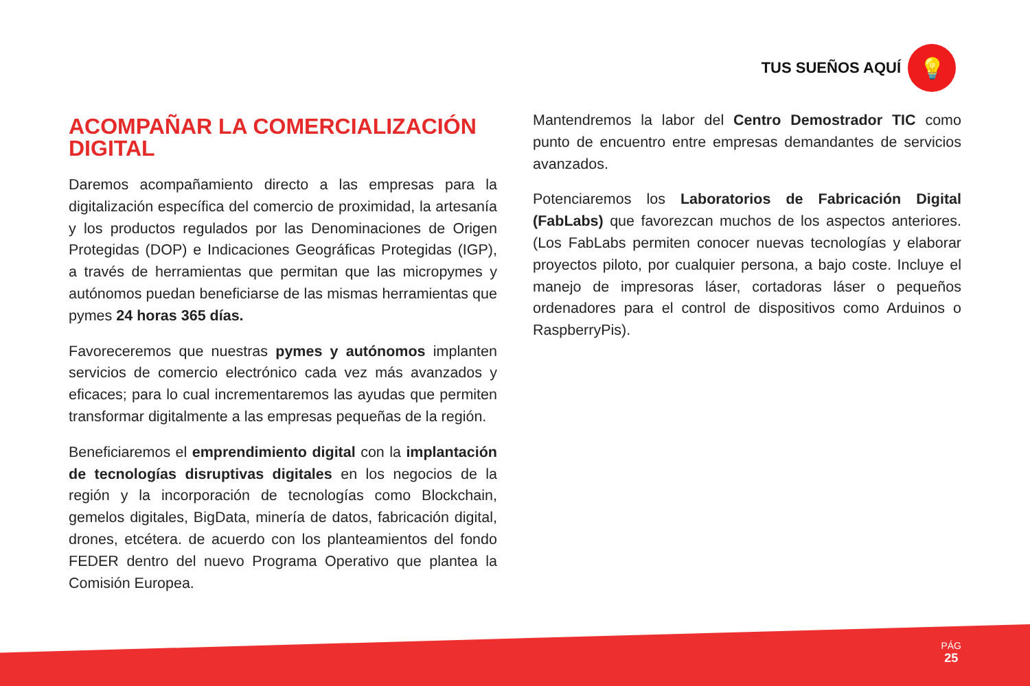TUS SUEÑOS AQUÍ
💡
ACOMPAÑAR LA COMERCIALIZACIÓN DIGITAL
Daremos acompañamiento directo a las empresas para la digitalización específica del comercio de proximidad, la artesanía y los productos regulados por las Denominaciones de Origen Protegidas (DOP) e Indicaciones Geográficas Protegidas (IGP), a través de herramientas que permitan que las micropymes y autónomos puedan beneficiarse de las mismas herramientas que pymes 24 horas 365 días.
Favoreceremos que nuestras pymes y autónomos implanten servicios de comercio electrónico cada vez más avanzados y eficaces; para lo cual incrementaremos las ayudas que permiten transformar digitalmente a las empresas pequeñas de la región.
Beneficiaremos el emprendimiento digital con la implantación de tecnologías disruptivas digitales en los negocios de la región y la incorporación de tecnologías como Blockchain, gemelos digitales, BigData, minería de datos, fabricación digital, drones, etcétera. de acuerdo con los planteamientos del fondo FEDER dentro del nuevo Programa Operativo que plantea la Comisión Europea.
Mantendremos la labor del Centro Demostrador TIC como punto de encuentro entre empresas demandantes de servicios avanzados.
Potenciaremos los Laboratorios de Fabricación Digital (FabLabs) que favorezcan muchos de los aspectos anteriores. (Los FabLabs permiten conocer nuevas tecnologías y elaborar proyectos piloto, por cualquier persona, a bajo coste. Incluye el manejo de impresoras láser, cortadoras láser o pequeños ordenadores para el control de dispositivos como Arduinos o RaspberryPis).
PÁG
25